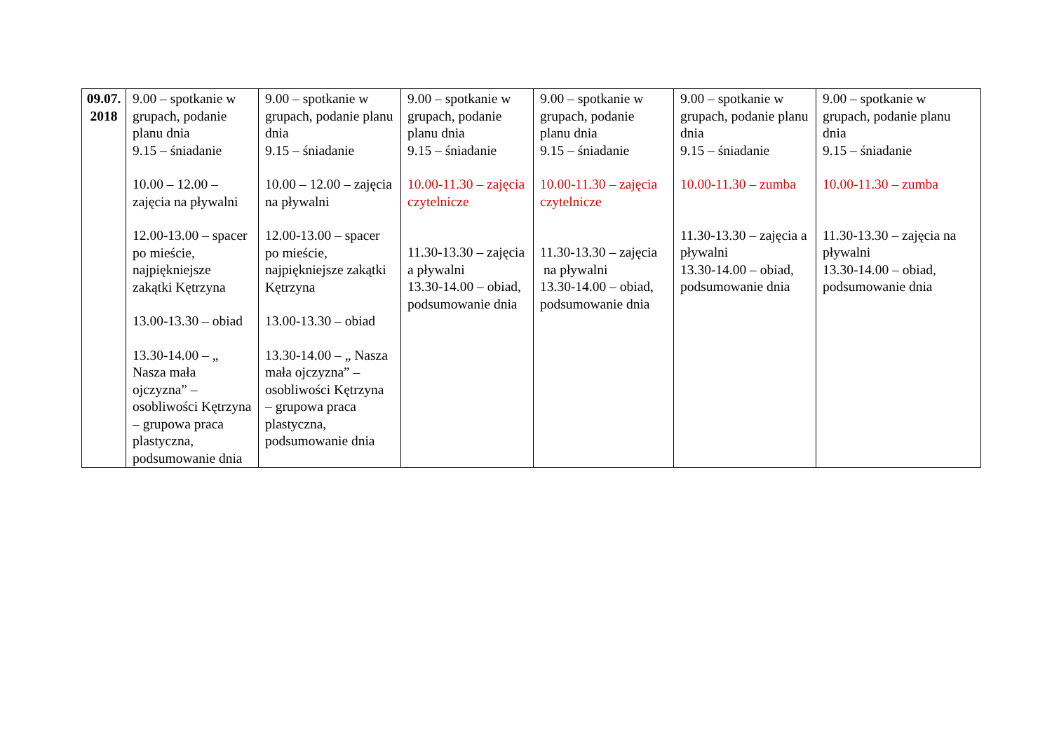| 09.07. 2018 | 9.00 – spotkanie w grupach, podanie planu dnia 9.15 – śniadanie 10.00 – 12.00 – zajęcia na pływalni 12.00-13.00 – spacer po mieście, najpiękniejsze zakątki Kętrzyna 13.00-13.30 – obiad 13.30-14.00 – „ Nasza mała ojczyzna” – osobliwości Kętrzyna – grupowa praca plastyczna, podsumowanie dnia | 9.00 – spotkanie w grupach, podanie planu dnia 9.15 – śniadanie 10.00 – 12.00 – zajęcia na pływalni 12.00-13.00 – spacer po mieście, najpiękniejsze zakątki Kętrzyna 13.00-13.30 – obiad 13.30-14.00 – „ Nasza mała ojczyzna” – osobliwości Kętrzyna – grupowa praca plastyczna, podsumowanie dnia | 9.00 – spotkanie w grupach, podanie planu dnia 9.15 – śniadanie 10.00-11.30 – zajęcia czytelnicze 11.30-13.30 – zajęcia a pływalni 13.30-14.00 – obiad, podsumowanie dnia | 9.00 – spotkanie w grupach, podanie planu dnia 9.15 – śniadanie 10.00-11.30 – zajęcia czytelnicze 11.30-13.30 – zajęcia na pływalni 13.30-14.00 – obiad, podsumowanie dnia | 9.00 – spotkanie w grupach, podanie planu dnia 9.15 – śniadanie 10.00-11.30 – zumba 11.30-13.30 – zajęcia a pływalni 13.30-14.00 – obiad, podsumowanie dnia | 9.00 – spotkanie w grupach, podanie planu dnia 9.15 – śniadanie 10.00-11.30 – zumba 11.30-13.30 – zajęcia na pływalni 13.30-14.00 – obiad, podsumowanie dnia |